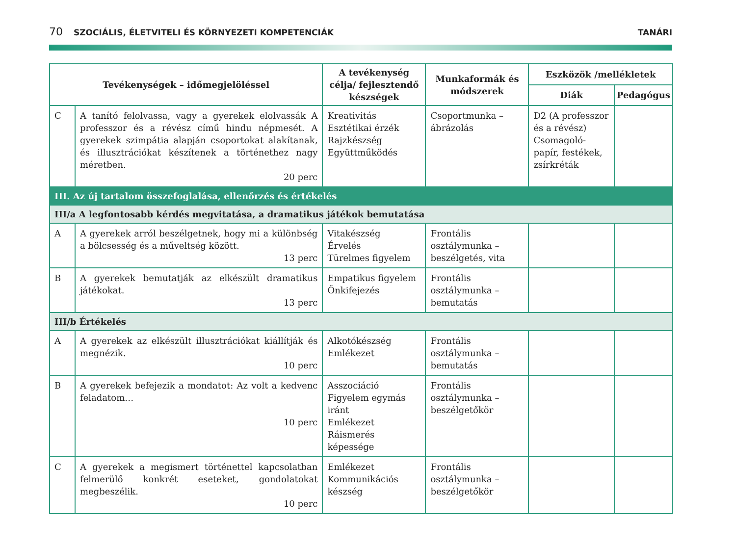70 SZOCIÁLIS, ÉLETVITELI ÉS KÖRNYEZETI KOMPETENCIÁK TANÁRI
| Tevékenységek – időmegjelöléssel | | A tevékenység célja/ fejlesztendő készségek | Munkaformák és módszerek | Eszközök /mellékletek | |
| --- | --- | --- | --- | --- | --- |
| | | | | Diák | Pedagógus |
| C | A tanító felolvassa, vagy a gyerekek elolvassák A professzor és a révész című hindu népmesét. A gyerekek szimpátia alapján csoportokat alakítanak, és illusztrációkat készítenek a történethez nagy méretben. 20 perc | Kreativitás Esztétikai érzék Rajzkészség Együttműködés | Csoportmunka – ábrázolás | D2 (A professzor és a révész) Csomagoló-papír, festékek, zsírkréták | |
| III. Az új tartalom összefoglalása, ellenőrzés és értékelés | | | | | |
| III/a A legfontosabb kérdés megvitatása, a dramatikus játékok bemutatása | | | | | |
| A | A gyerekek arról beszélgetnek, hogy mi a különbség a bölcsesség és a műveltség között. 13 perc | Vitakészség Érvelés Türelmes figyelem | Frontális osztálymunka – beszélgetés, vita | | |
| B | A gyerekek bemutatják az elkészült dramatikus játékokat. 13 perc | Empatikus figyelem Önkifejezés | Frontális osztálymunka – bemutatás | | |
| III/b Értékelés | | | | | |
| A | A gyerekek az elkészült illusztrációkat kiállítják és megnézik. 10 perc | Alkotókészség Emlékezet | Frontális osztálymunka – bemutatás | | |
| B | A gyerekek befejezik a mondatot: Az volt a kedvenc feladatom… 10 perc | Asszociáció Figyelem egymás iránt Emlékezet Ráismerés képessége | Frontális osztálymunka – beszélgetőkör | | |
| C | A gyerekek a megismert történettel kapcsolatban felmerülő konkrét eseteket, gondolatokat megbeszélik. 10 perc | Emlékezet Kommunikációs készség | Frontális osztálymunka – beszélgetőkör | | |